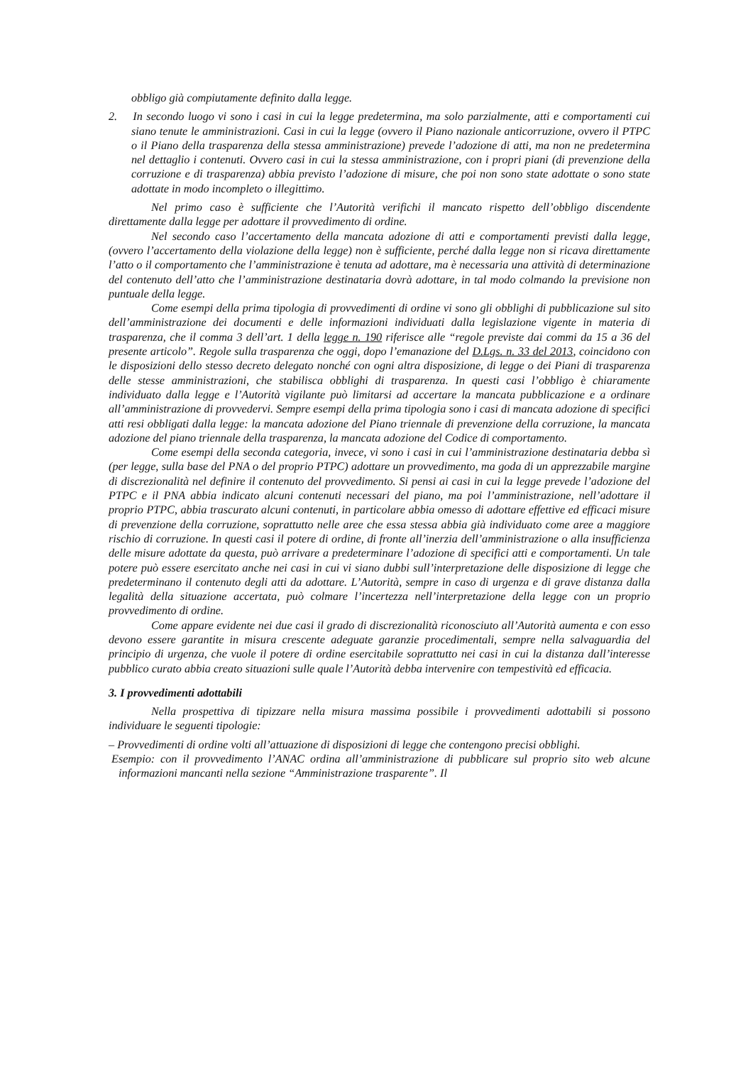obbligo già compiutamente definito dalla legge.
2. In secondo luogo vi sono i casi in cui la legge predetermina, ma solo parzialmente, atti e comportamenti cui siano tenute le amministrazioni. Casi in cui la legge (ovvero il Piano nazionale anticorruzione, ovvero il PTPC o il Piano della trasparenza della stessa amministrazione) prevede l’adozione di atti, ma non ne predetermina nel dettaglio i contenuti. Ovvero casi in cui la stessa amministrazione, con i propri piani (di prevenzione della corruzione e di trasparenza) abbia previsto l’adozione di misure, che poi non sono state adottate o sono state adottate in modo incompleto o illegittimo.
Nel primo caso è sufficiente che l’Autorità verifichi il mancato rispetto dell’obbligo discendente direttamente dalla legge per adottare il provvedimento di ordine.
Nel secondo caso l’accertamento della mancata adozione di atti e comportamenti previsti dalla legge, (ovvero l’accertamento della violazione della legge) non è sufficiente, perché dalla legge non si ricava direttamente l’atto o il comportamento che l’amministrazione è tenuta ad adottare, ma è necessaria una attività di determinazione del contenuto dell’atto che l’amministrazione destinataria dovrà adottare, in tal modo colmando la previsione non puntuale della legge.
Come esempi della prima tipologia di provvedimenti di ordine vi sono gli obblighi di pubblicazione sul sito dell’amministrazione dei documenti e delle informazioni individuati dalla legislazione vigente in materia di trasparenza, che il comma 3 dell’art. 1 della legge n. 190 riferisce alle “regole previste dai commi da 15 a 36 del presente articolo”. Regole sulla trasparenza che oggi, dopo l’emanazione del D.Lgs. n. 33 del 2013, coincidono con le disposizioni dello stesso decreto delegato nonché con ogni altra disposizione, di legge o dei Piani di trasparenza delle stesse amministrazioni, che stabilisca obblighi di trasparenza. In questi casi l’obbligo è chiaramente individuato dalla legge e l’Autorità vigilante può limitarsi ad accertare la mancata pubblicazione e a ordinare all’amministrazione di provvedervi. Sempre esempi della prima tipologia sono i casi di mancata adozione di specifici atti resi obbligati dalla legge: la mancata adozione del Piano triennale di prevenzione della corruzione, la mancata adozione del piano triennale della trasparenza, la mancata adozione del Codice di comportamento.
Come esempi della seconda categoria, invece, vi sono i casi in cui l’amministrazione destinataria debba sì (per legge, sulla base del PNA o del proprio PTPC) adottare un provvedimento, ma goda di un apprezzabile margine di discrezionalità nel definire il contenuto del provvedimento. Si pensi ai casi in cui la legge prevede l’adozione del PTPC e il PNA abbia indicato alcuni contenuti necessari del piano, ma poi l’amministrazione, nell’adottare il proprio PTPC, abbia trascurato alcuni contenuti, in particolare abbia omesso di adottare effettive ed efficaci misure di prevenzione della corruzione, soprattutto nelle aree che essa stessa abbia già individuato come aree a maggiore rischio di corruzione. In questi casi il potere di ordine, di fronte all’inerzia dell’amministrazione o alla insufficienza delle misure adottate da questa, può arrivare a predeterminare l’adozione di specifici atti e comportamenti. Un tale potere può essere esercitato anche nei casi in cui vi siano dubbi sull’interpretazione delle disposizione di legge che predeterminano il contenuto degli atti da adottare. L’Autorità, sempre in caso di urgenza e di grave distanza dalla legalità della situazione accertata, può colmare l’incertezza nell’interpretazione della legge con un proprio provvedimento di ordine.
Come appare evidente nei due casi il grado di discrezionalità riconosciuto all’Autorità aumenta e con esso devono essere garantite in misura crescente adeguate garanzie procedimentali, sempre nella salvaguardia del principio di urgenza, che vuole il potere di ordine esercitabile soprattutto nei casi in cui la distanza dall’interesse pubblico curato abbia creato situazioni sulle quale l’Autorità debba intervenire con tempestività ed efficacia.
3. I provvedimenti adottabili
Nella prospettiva di tipizzare nella misura massima possibile i provvedimenti adottabili si possono individuare le seguenti tipologie:
– Provvedimenti di ordine volti all’attuazione di disposizioni di legge che contengono precisi obblighi.
Esempio: con il provvedimento l’ANAC ordina all’amministrazione di pubblicare sul proprio sito web alcune informazioni mancanti nella sezione “Amministrazione trasparente”. Il